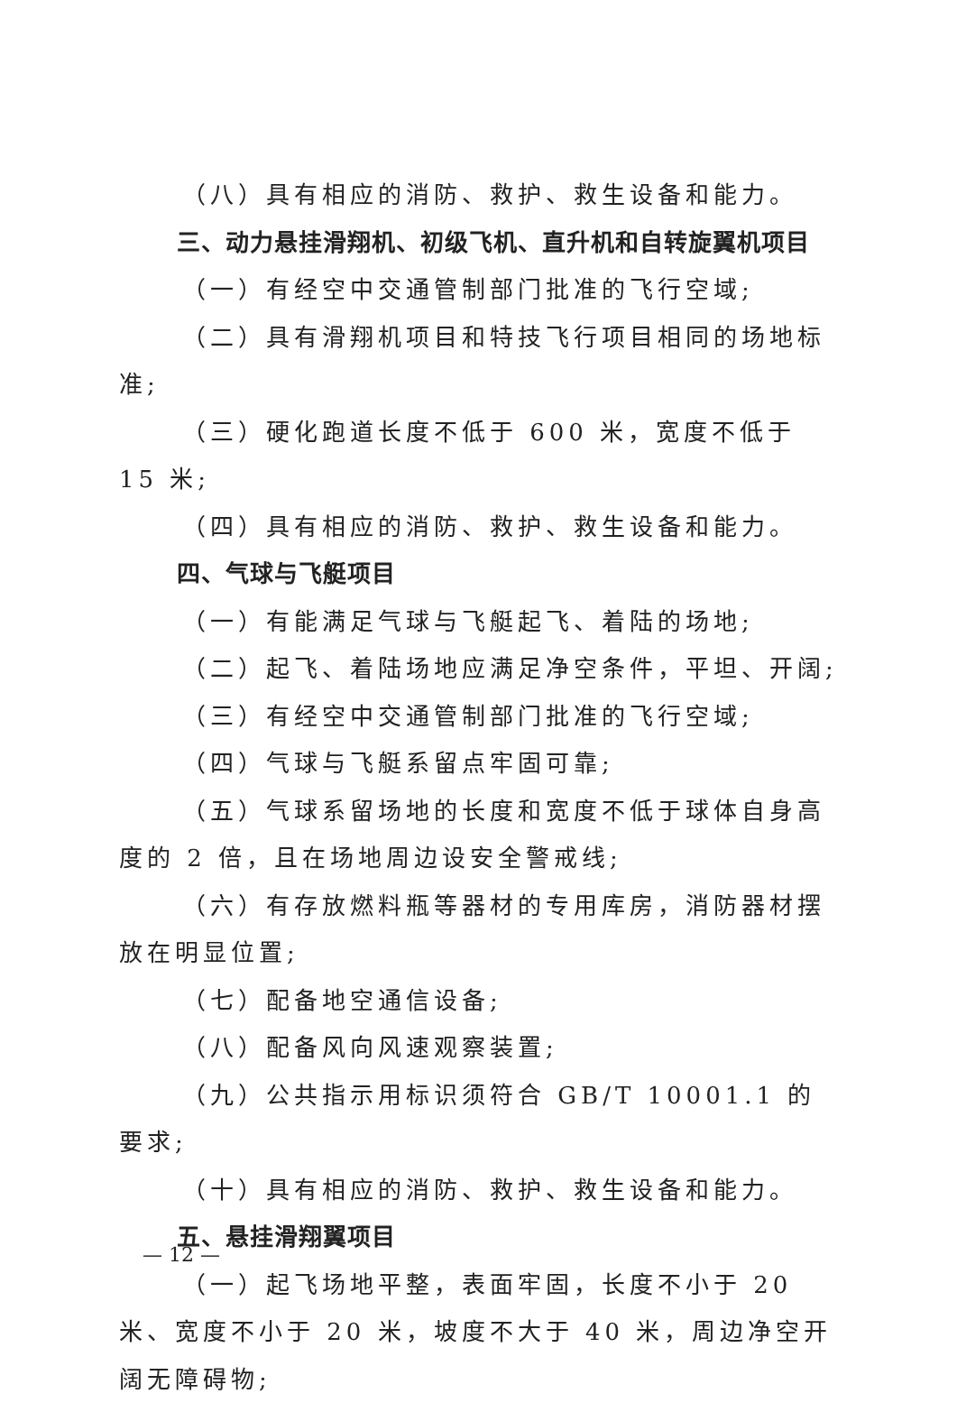（八）具有相应的消防、救护、救生设备和能力。
三、动力悬挂滑翔机、初级飞机、直升机和自转旋翼机项目
（一）有经空中交通管制部门批准的飞行空域;
（二）具有滑翔机项目和特技飞行项目相同的场地标准;
（三）硬化跑道长度不低于 600 米，宽度不低于 15 米;
（四）具有相应的消防、救护、救生设备和能力。
四、气球与飞艇项目
（一）有能满足气球与飞艇起飞、着陆的场地;
（二）起飞、着陆场地应满足净空条件，平坦、开阔;
（三）有经空中交通管制部门批准的飞行空域;
（四）气球与飞艇系留点牢固可靠;
（五）气球系留场地的长度和宽度不低于球体自身高度的 2 倍，且在场地周边设安全警戒线;
（六）有存放燃料瓶等器材的专用库房，消防器材摆放在明显位置;
（七）配备地空通信设备;
（八）配备风向风速观察装置;
（九）公共指示用标识须符合 GB/T 10001.1 的要求;
（十）具有相应的消防、救护、救生设备和能力。
五、悬挂滑翔翼项目
（一）起飞场地平整，表面牢固，长度不小于 20 米、宽度不小于 20 米，坡度不大于 40 米，周边净空开阔无障碍物;
— 12 —